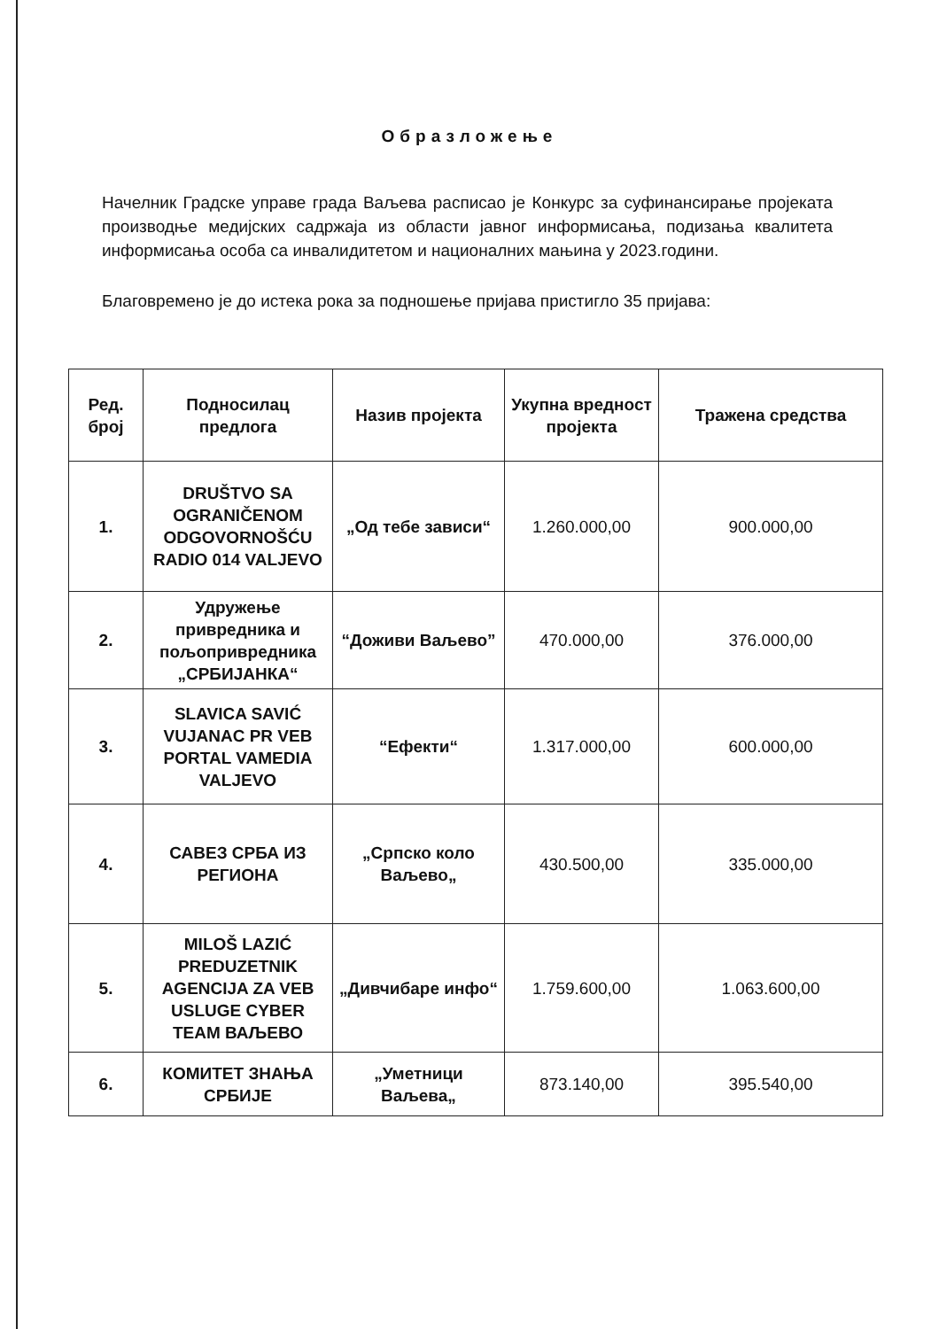Образложење
Начелник Градске управе града Ваљева расписао је Конкурс за суфинансирање пројеката производње медијских садржаја из области јавног информисања, подизања квалитета информисања особа са инвалидитетом и националних мањина у 2023.години.
Благовремено је до истека рока за подношење пријава пристигло 35 пријава:
| Ред. број | Подносилац предлога | Назив пројекта | Укупна вредност пројекта | Тражена средства |
| --- | --- | --- | --- | --- |
| 1. | DRUŠTVO SA OGRANIČENOM ODGOVORNOŠĆU RADIO 014 VALJEVO | „Од тебе зависи“ | 1.260.000,00 | 900.000,00 |
| 2. | Удружење привредника и пољопривредника „СРБИЈАНКА“ | “Доживи Ваљево” | 470.000,00 | 376.000,00 |
| 3. | SLAVICA SAVIĆ VUJANAC PR VEB PORTAL VAMEDIA VALJEVO | “Ефекти“ | 1.317.000,00 | 600.000,00 |
| 4. | САВЕЗ СРБА ИЗ РЕГИОНА | „Српско коло Ваљево„ | 430.500,00 | 335.000,00 |
| 5. | MILOŠ LAZIĆ PREDUZETNIK AGENCIJA ZA VEB USLUGE CYBER TEAM ВАЉЕВО | „Дивчибаре инфо“ | 1.759.600,00 | 1.063.600,00 |
| 6. | КОМИТЕТ ЗНАЊА СРБИЈЕ | „Уметници Ваљева„ | 873.140,00 | 395.540,00 |